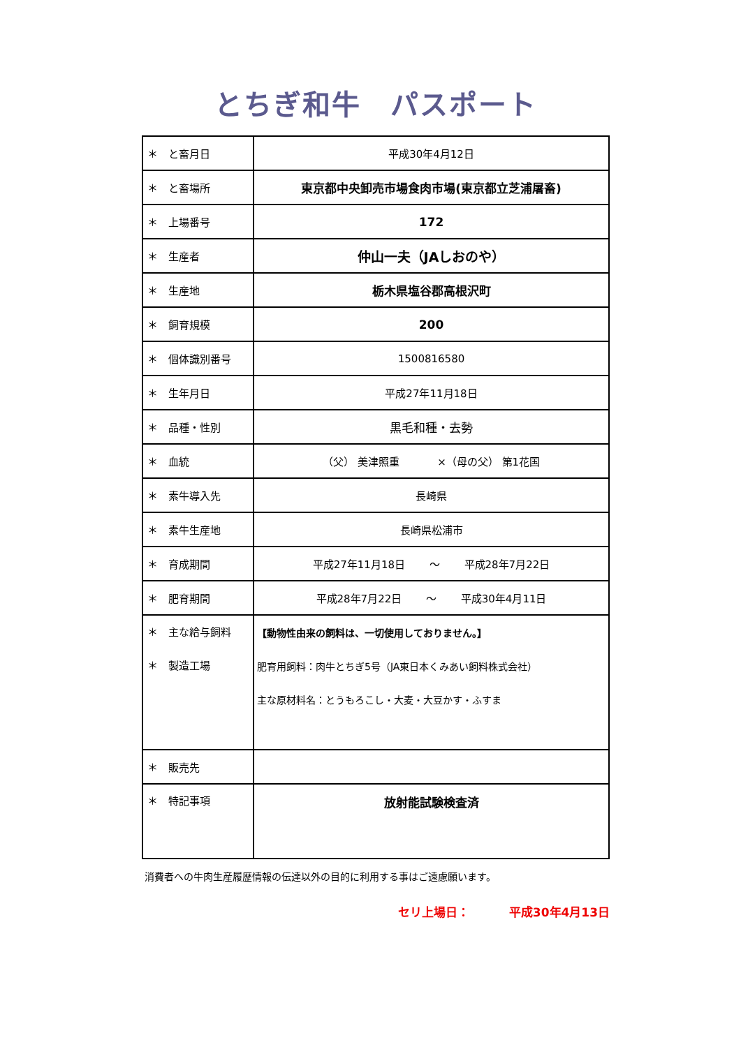とちぎ和牛　パスポート
| ＊ と畜月日 | 平成30年4月12日 |
| ＊ と畜場所 | 東京都中央卸売市場食肉市場(東京都立芝浦屠畜) |
| ＊ 上場番号 | 172 |
| ＊ 生産者 | 仲山一夫（JAしおのや） |
| ＊ 生産地 | 栃木県塩谷郡高根沢町 |
| ＊ 飼育規模 | 200 |
| ＊ 個体識別番号 | 1500816580 |
| ＊ 生年月日 | 平成27年11月18日 |
| ＊ 品種・性別 | 黒毛和種・去勢 |
| ＊ 血統 | （父） 美津照重 ×（母の父） 第1花国 |
| ＊ 素牛導入先 | 長崎県 |
| ＊ 素牛生産地 | 長崎県松浦市 |
| ＊ 育成期間 | 平成27年11月18日 〜 平成28年7月22日 |
| ＊ 肥育期間 | 平成28年7月22日 〜 平成30年4月11日 |
| ＊ 主な給与飼料 ＊ 製造工場 | 【動物性由来の飼料は、一切使用しておりません。】 肥育用飼料：肉牛とちぎ5号（JA東日本くみあい飼料株式会社） 主な原材料名：とうもろこし・大麦・大豆かす・ふすま |
| ＊ 販売先 | |
| ＊ 特記事項 | 放射能試験検査済 |
消費者への牛肉生産履歴情報の伝達以外の目的に利用する事はご遠慮願います。
セリ上場日：　　　 平成30年4月13日